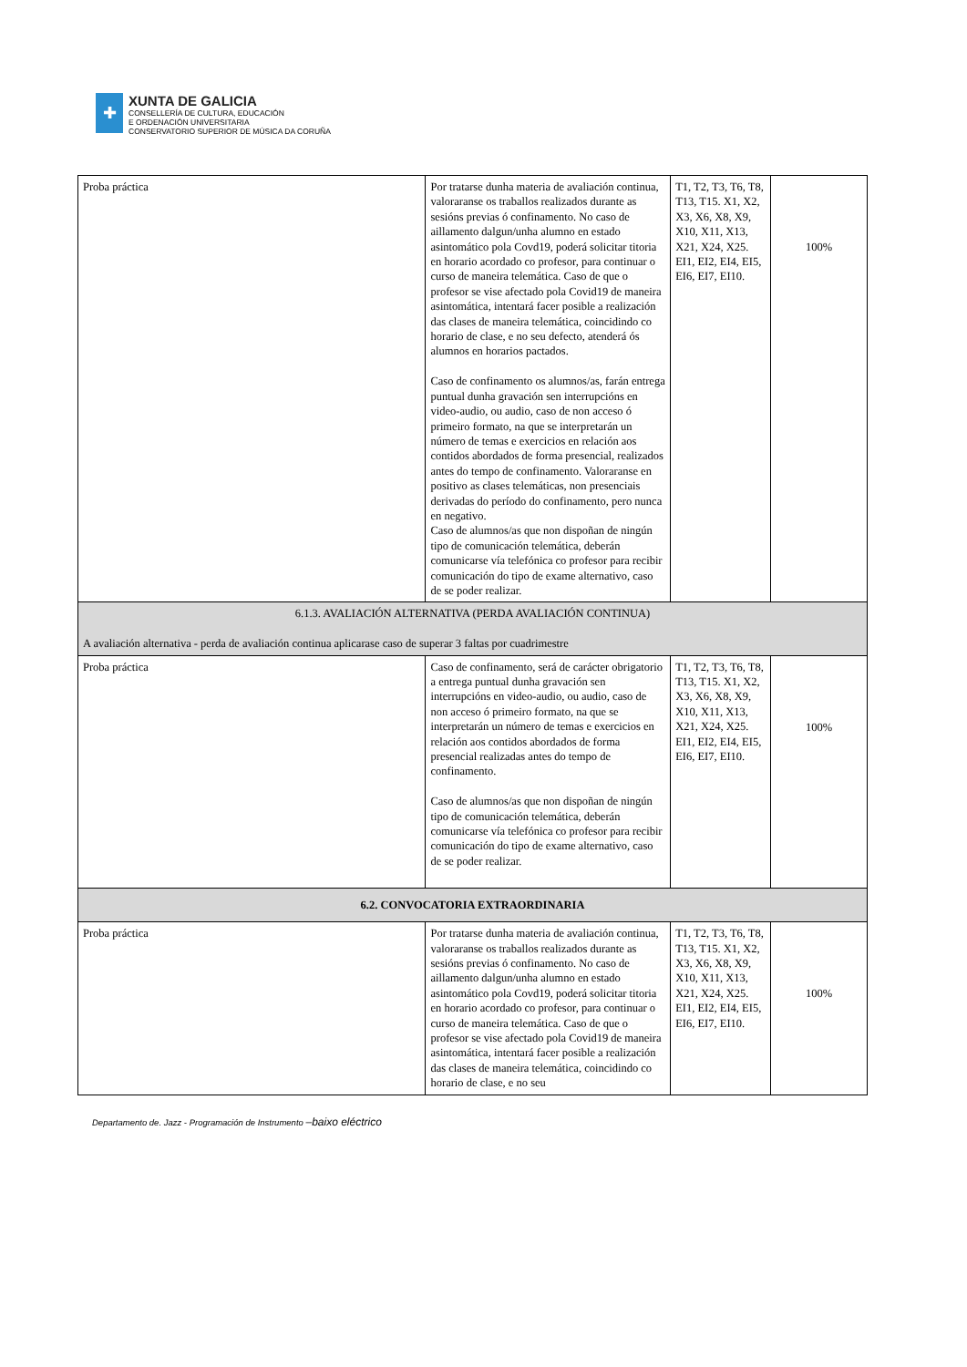✚
XUNTA DE GALICIA
CONSELLERÍA DE CULTURA, EDUCACIÓN
E ORDENACIÓN UNIVERSITARIA
CONSERVATORIO SUPERIOR DE MÚSICA DA CORUÑA
| Proba práctica | Por tratarse dunha materia de avaliación continua, valoraranse os traballos realizados durante as sesións previas ó confinamento. No caso de aillamento dalgun/unha alumno en estado asintomático pola Covd19, poderá solicitar titoria en horario acordado co profesor, para continuar o curso de maneira telemática. Caso de que o profesor se vise afectado pola Covid19 de maneira asintomática, intentará facer posible a realización das clases de maneira telemática, coincidindo co horario de clase, e no seu defecto, atenderá ós alumnos en horarios pactados. Caso de confinamento os alumnos/as, farán entrega puntual dunha gravación sen interrupcións en video-audio, ou audio, caso de non acceso ó primeiro formato, na que se interpretarán un número de temas e exercicios en relación aos contidos abordados de forma presencial, realizados antes do tempo de confinamento. Valoraranse en positivo as clases telemáticas, non presenciais derivadas do período do confinamento, pero nunca en negativo. Caso de alumnos/as que non dispoñan de ningún tipo de comunicación telemática, deberán comunicarse vía telefónica co profesor para recibir comunicación do tipo de exame alternativo, caso de se poder realizar. | T1, T2, T3, T6, T8, T13, T15. X1, X2, X3, X6, X8, X9, X10, X11, X13, X21, X24, X25. EI1, EI2, EI4, EI5, EI6, EI7, EI10. | 100% |
| 6.1.3. AVALIACIÓN ALTERNATIVA (PERDA AVALIACIÓN CONTINUA) A avaliación alternativa - perda de avaliación continua aplicarase caso de superar 3 faltas por cuadrimestre | | | |
| Proba práctica | Caso de confinamento, será de carácter obrigatorio a entrega puntual dunha gravación sen interrupcións en video-audio, ou audio, caso de non acceso ó primeiro formato, na que se interpretarán un número de temas e exercicios en relación aos contidos abordados de forma presencial realizadas antes do tempo de confinamento. Caso de alumnos/as que non dispoñan de ningún tipo de comunicación telemática, deberán comunicarse vía telefónica co profesor para recibir comunicación do tipo de exame alternativo, caso de se poder realizar. | T1, T2, T3, T6, T8, T13, T15. X1, X2, X3, X6, X8, X9, X10, X11, X13, X21, X24, X25. EI1, EI2, EI4, EI5, EI6, EI7, EI10. | 100% |
| 6.2. CONVOCATORIA EXTRAORDINARIA | | | |
| Proba práctica | Por tratarse dunha materia de avaliación continua, valoraranse os traballos realizados durante as sesións previas ó confinamento. No caso de aillamento dalgun/unha alumno en estado asintomático pola Covd19, poderá solicitar titoria en horario acordado co profesor, para continuar o curso de maneira telemática. Caso de que o profesor se vise afectado pola Covid19 de maneira asintomática, intentará facer posible a realización das clases de maneira telemática, coincidindo co horario de clase, e no seu | T1, T2, T3, T6, T8, T13, T15. X1, X2, X3, X6, X8, X9, X10, X11, X13, X21, X24, X25. EI1, EI2, EI4, EI5, EI6, EI7, EI10. | 100% |
Departamento de. Jazz - Programación de Instrumento –baixo eléctrico